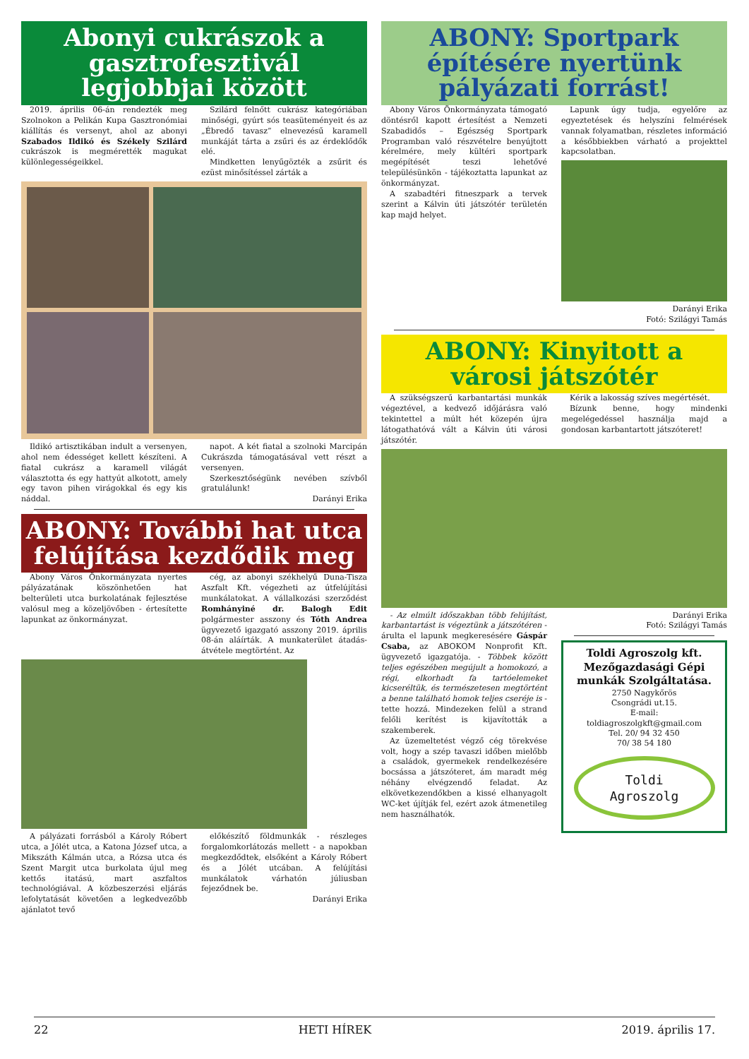Abonyi cukrászok a gasztrofesztivál legjobbjai között
2019. április 06-án rendezték meg Szolnokon a Pelikán Kupa Gasztronómiai kiállítás és versenyt, ahol az abonyi Szabados Ildikó és Székely Szilárd cukrászok is megmérették magukat különlegességeikkel.
Szilárd felnőtt cukrász kategóriában minőségi, gyúrt sós teasüteményeit és az „Ébredő tavasz” elnevezésű karamell munkáját tárta a zsűri és az érdeklődők elé.
Mindketten lenyűgözték a zsűrit és ezüst minősítéssel zárták a
Ildikó artisztikában indult a versenyen, ahol nem édességet kellett készíteni. A fiatal cukrász a karamell világát választotta és egy hattyút alkotott, amely egy tavon pihen virágokkal és egy kis náddal.
napot. A két fiatal a szolnoki Marcipán Cukrászda támogatásával vett részt a versenyen.
Szerkesztőségünk nevében szívből gratulálunk!
Darányi Erika
ABONY: További hat utca felújítása kezdődik meg
Abony Város Önkormányzata nyertes pályázatának köszönhetően hat belterületi utca burkolatának fejlesztése valósul meg a közeljövőben - értesítette lapunkat az önkormányzat.
cég, az abonyi székhelyű Duna-Tisza Aszfalt Kft. végezheti az útfelújítási munkálatokat. A vállalkozási szerződést Romhányiné dr. Balogh Edit polgármester asszony és Tóth Andrea ügyvezető igazgató asszony 2019. április 08-án aláírták. A munkaterület átadás-átvétele megtörtént. Az
A pályázati forrásból a Károly Róbert utca, a Jólét utca, a Katona József utca, a Mikszáth Kálmán utca, a Rózsa utca és Szent Margit utca burkolata újul meg kettős itatású, mart aszfaltos technológiával. A közbeszerzési eljárás lefolytatását követően a legkedvezőbb ajánlatot tevő
előkészítő földmunkák - részleges forgalomkorlátozás mellett - a napokban megkezdődtek, elsőként a Károly Róbert és a Jólét utcában. A felújítási munkálatok várhatón júliusban fejeződnek be.
Darányi Erika
ABONY: Sportpark építésére nyertünk pályázati forrást!
Abony Város Önkormányzata támogató döntésről kapott értesítést a Nemzeti Szabadidős – Egészség Sportpark Programban való részvételre benyújtott kérelmére, mely kültéri sportpark megépítését teszi lehetővé településünkön - tájékoztatta lapunkat az önkormányzat.
A szabadtéri fitneszpark a tervek szerint a Kálvin úti játszótér területén kap majd helyet.
Lapunk úgy tudja, egyelőre az egyeztetések és helyszíni felmérések vannak folyamatban, részletes információ a későbbiekben várható a projekttel kapcsolatban.
Darányi Erika
Fotó: Szilágyi Tamás
ABONY: Kinyitott a városi játszótér
A szükségszerű karbantartási munkák végeztével, a kedvező időjárásra való tekintettel a múlt hét közepén újra látogathatóvá vált a Kálvin úti városi játszótér.
Kérik a lakosság szíves megértését.
Bízunk benne, hogy mindenki megelégedéssel használja majd a gondosan karbantartott játszóteret!
- Az elmúlt időszakban több felújítást, karbantartást is végeztünk a játszótéren - árulta el lapunk megkeresésére Gáspár Csaba, az ABOKOM Nonprofit Kft. ügyvezető igazgatója. - Többek között teljes egészében megújult a homokozó, a régi, elkorhadt fa tartóelemeket kicseréltük, és természetesen megtörtént a benne található homok teljes cseréje is - tette hozzá. Mindezeken felül a strand felőli kerítést is kijavították a szakemberek.
Az üzemeltetést végző cég törekvése volt, hogy a szép tavaszi időben mielőbb a családok, gyermekek rendelkezésére bocsássa a játszóteret, ám maradt még néhány elvégzendő feladat. Az elkövetkezendőkben a kissé elhanyagolt WC-ket újítják fel, ezért azok átmenetileg nem használhatók.
Darányi Erika
Fotó: Szilágyi Tamás
Toldi Agroszolg kft.
Mezőgazdasági Gépi munkák Szolgáltatása.
2750 Nagykőrös
Csongrádi ut.15.
E-mail:
toldiagroszolgkft@gmail.com
Tel. 20/ 94 32 450
70/ 38 54 180
Toldi
Agroszolg
22 HETI HÍREK 2019. április 17.